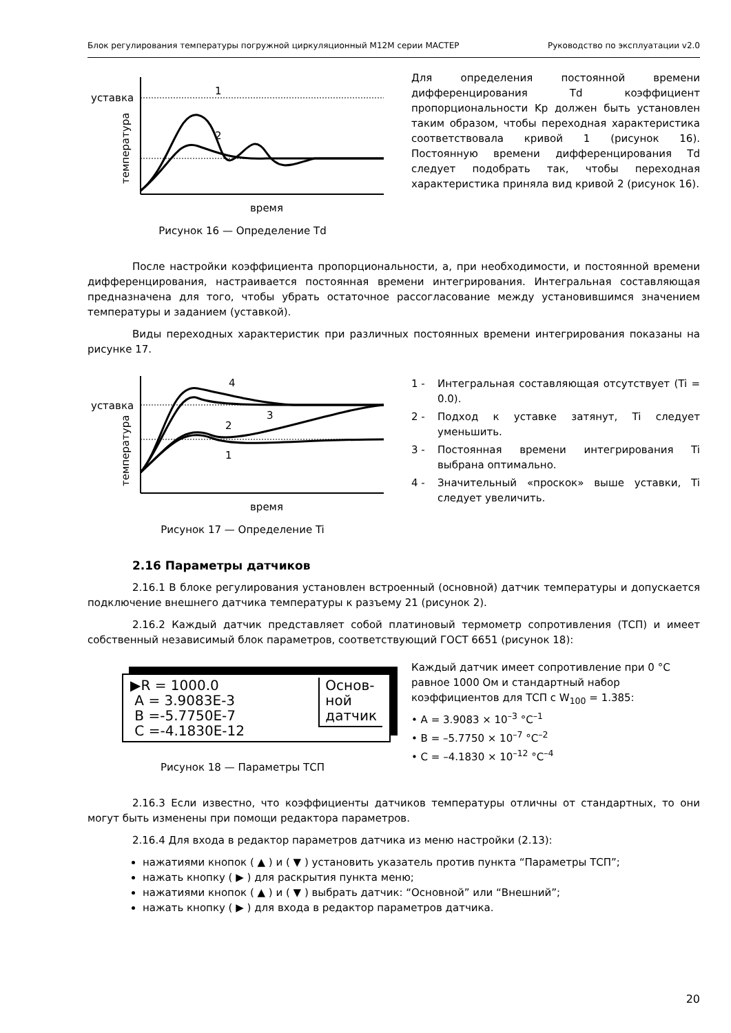Блок регулирования температуры погружной циркуляционный М12М серии МАСТЕР Руководство по эксплуатации v2.0
уставка
температура
время
1
2
Рисунок 16 — Определение Td
Для определения постоянной времени дифференцирования Td коэффициент пропорциональности Kp должен быть установлен таким образом, чтобы переходная характеристика соответствовала кривой 1 (рисунок 16). Постоянную времени дифференцирования Td следует подобрать так, чтобы переходная характеристика приняла вид кривой 2 (рисунок 16).
После настройки коэффициента пропорциональности, а, при необходимости, и постоянной времени дифференцирования, настраивается постоянная времени интегрирования. Интегральная составляющая предназначена для того, чтобы убрать остаточное рассогласование между установившимся значением температуры и заданием (уставкой).
Виды переходных характеристик при различных постоянных времени интегрирования показаны на рисунке 17.
уставка
температура
время
4
3
2
1
Рисунок 17 — Определение Ti
1 - Интегральная составляющая отсутствует (Ti = 0.0).
2 - Подход к уставке затянут, Ti следует уменьшить.
3 - Постоянная времени интегрирования Ti выбрана оптимально.
4 - Значительный «проскок» выше уставки, Ti следует увеличить.
2.16 Параметры датчиков
2.16.1 В блоке регулирования установлен встроенный (основной) датчик температуры и допускается подключение внешнего датчика температуры к разъему 21 (рисунок 2).
2.16.2 Каждый датчик представляет собой платиновый термометр сопротивления (ТСП) и имеет собственный независимый блок параметров, соответствующий ГОСТ 6651 (рисунок 18):
▶R = 1000.0
A = 3.9083E-3
B =-5.7750E-7
C =-4.1830E-12
Основ-
ной
датчик
Рисунок 18 — Параметры ТСП
Каждый датчик имеет сопротивление при 0 °C равное 1000 Ом и стандартный набор коэффициентов для ТСП с W<sub>100</sub> = 1.385:
• A = 3.9083 × 10<sup>–3</sup> °C<sup>–1</sup>
• B = –5.7750 × 10<sup>–7</sup> °C<sup>–2</sup>
• C = –4.1830 × 10<sup>–12</sup> °C<sup>–4</sup>
2.16.3 Если известно, что коэффициенты датчиков температуры отличны от стандартных, то они могут быть изменены при помощи редактора параметров.
2.16.4 Для входа в редактор параметров датчика из меню настройки (2.13):
нажатиями кнопок ( ▲ ) и ( ▼ ) установить указатель против пункта “Параметры ТСП”;
нажать кнопку ( ▶ ) для раскрытия пункта меню;
нажатиями кнопок ( ▲ ) и ( ▼ ) выбрать датчик: “Основной” или “Внешний”;
нажать кнопку ( ▶ ) для входа в редактор параметров датчика.
20